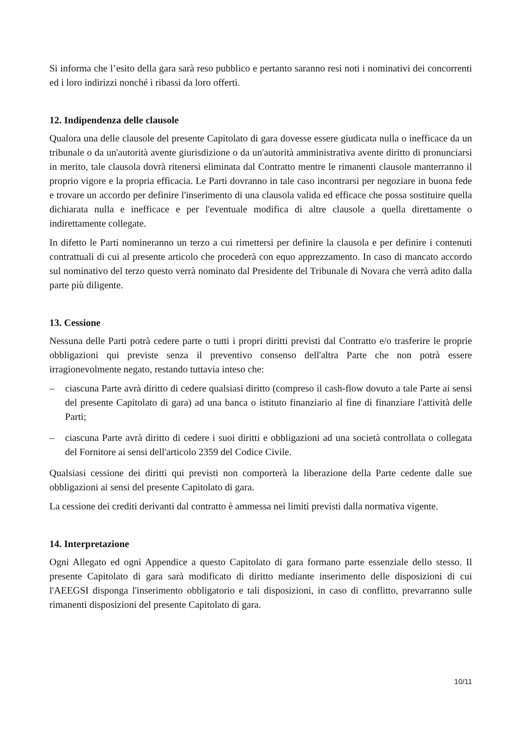Si informa che l’esito della gara sarà reso pubblico e pertanto saranno resi noti i nominativi dei concorrenti ed i loro indirizzi nonché i ribassi da loro offerti.
12. Indipendenza delle clausole
Qualora una delle clausole del presente Capitolato di gara dovesse essere giudicata nulla o inefficace da un tribunale o da un'autorità avente giurisdizione o da un'autorità amministrativa avente diritto di pronunciarsi in merito, tale clausola dovrà ritenersi eliminata dal Contratto mentre le rimanenti clausole manterranno il proprio vigore e la propria efficacia. Le Parti dovranno in tale caso incontrarsi per negoziare in buona fede e trovare un accordo per definire l'inserimento di una clausola valida ed efficace che possa sostituire quella dichiarata nulla e inefficace e per l'eventuale modifica di altre clausole a quella direttamente o indirettamente collegate.
In difetto le Parti nomineranno un terzo a cui rimettersi per definire la clausola e per definire i contenuti contrattuali di cui al presente articolo che procederà con equo apprezzamento. In caso di mancato accordo sul nominativo del terzo questo verrà nominato dal Presidente del Tribunale di Novara che verrà adito dalla parte più diligente.
13. Cessione
Nessuna delle Parti potrà cedere parte o tutti i propri diritti previsti dal Contratto e/o trasferire le proprie obbligazioni qui previste senza il preventivo consenso dell'altra Parte che non potrà essere irragionevolmente negato, restando tuttavia inteso che:
– ciascuna Parte avrà diritto di cedere qualsiasi diritto (compreso il cash-flow dovuto a tale Parte ai sensi del presente Capitolato di gara) ad una banca o istituto finanziario al fine di finanziare l'attività delle Parti;
– ciascuna Parte avrà diritto di cedere i suoi diritti e obbligazioni ad una società controllata o collegata del Fornitore ai sensi dell'articolo 2359 del Codice Civile.
Qualsiasi cessione dei diritti qui previsti non comporterà la liberazione della Parte cedente dalle sue obbligazioni ai sensi del presente Capitolato di gara.
La cessione dei crediti derivanti dal contratto è ammessa nei limiti previsti dalla normativa vigente.
14. Interpretazione
Ogni Allegato ed ogni Appendice a questo Capitolato di gara formano parte essenziale dello stesso. Il presente Capitolato di gara sarà modificato di diritto mediante inserimento delle disposizioni di cui l'AEEGSI disponga l'inserimento obbligatorio e tali disposizioni, in caso di conflitto, prevarranno sulle rimanenti disposizioni del presente Capitolato di gara.
10/11